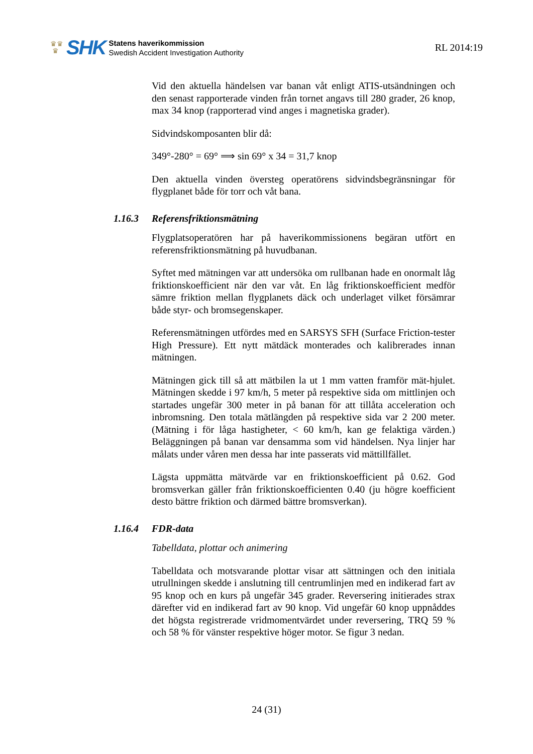♛♛
♛
SHK
Statens haverikommission
Swedish Accident Investigation Authority
RL 2014:19
Vid den aktuella händelsen var banan våt enligt ATIS-utsändningen och den senast rapporterade vinden från tornet angavs till 280 grader, 26 knop, max 34 knop (rapporterad vind anges i magnetiska grader).
Sidvindskomposanten blir då:
349°-280° = 69° ⟹ sin 69° x 34 = 31,7 knop
Den aktuella vinden översteg operatörens sidvindsbegränsningar för flygplanet både för torr och våt bana.
1.16.3 Referensfriktionsmätning
Flygplatsoperatören har på haverikommissionens begäran utfört en referensfriktionsmätning på huvudbanan.
Syftet med mätningen var att undersöka om rullbanan hade en onormalt låg friktionskoefficient när den var våt. En låg friktionskoefficient medför sämre friktion mellan flygplanets däck och underlaget vilket försämrar både styr- och bromsegenskaper.
Referensmätningen utfördes med en SARSYS SFH (Surface Friction-tester High Pressure). Ett nytt mätdäck monterades och kalibrerades innan mätningen.
Mätningen gick till så att mätbilen la ut 1 mm vatten framför mät-hjulet. Mätningen skedde i 97 km/h, 5 meter på respektive sida om mittlinjen och startades ungefär 300 meter in på banan för att tillåta acceleration och inbromsning. Den totala mätlängden på respektive sida var 2 200 meter. (Mätning i för låga hastigheter, < 60 km/h, kan ge felaktiga värden.) Beläggningen på banan var densamma som vid händelsen. Nya linjer har målats under våren men dessa har inte passerats vid mättillfället.
Lägsta uppmätta mätvärde var en friktionskoefficient på 0.62. God bromsverkan gäller från friktionskoefficienten 0.40 (ju högre koefficient desto bättre friktion och därmed bättre bromsverkan).
1.16.4 FDR-data
Tabelldata, plottar och animering
Tabelldata och motsvarande plottar visar att sättningen och den initiala utrullningen skedde i anslutning till centrumlinjen med en indikerad fart av 95 knop och en kurs på ungefär 345 grader. Reversering initierades strax därefter vid en indikerad fart av 90 knop. Vid ungefär 60 knop uppnåddes det högsta registrerade vridmomentvärdet under reversering, TRQ 59 % och 58 % för vänster respektive höger motor. Se figur 3 nedan.
24 (31)